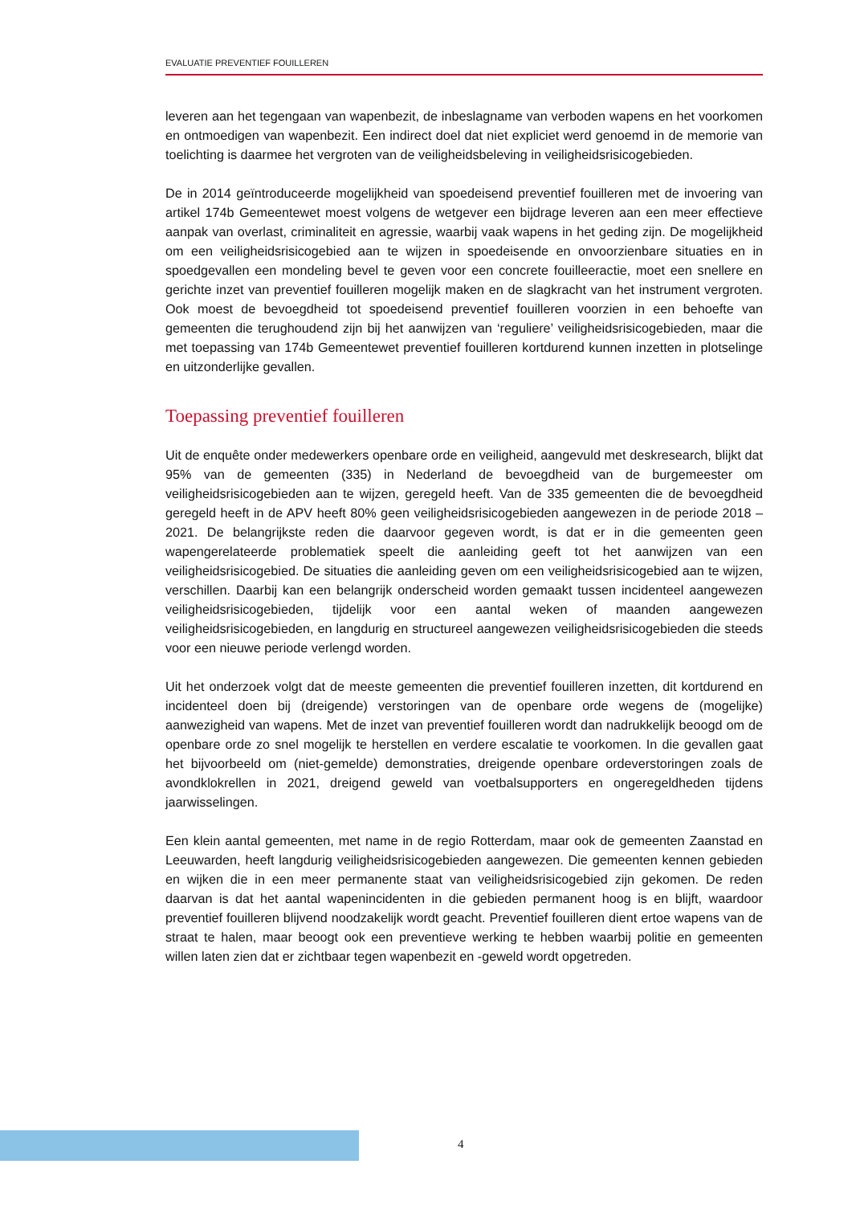EVALUATIE PREVENTIEF FOUILLEREN
leveren aan het tegengaan van wapenbezit, de inbeslagname van verboden wapens en het voorkomen en ontmoedigen van wapenbezit. Een indirect doel dat niet expliciet werd genoemd in de memorie van toelichting is daarmee het vergroten van de veiligheidsbeleving in veiligheidsrisicogebieden.
De in 2014 geïntroduceerde mogelijkheid van spoedeisend preventief fouilleren met de invoering van artikel 174b Gemeentewet moest volgens de wetgever een bijdrage leveren aan een meer effectieve aanpak van overlast, criminaliteit en agressie, waarbij vaak wapens in het geding zijn. De mogelijkheid om een veiligheidsrisicogebied aan te wijzen in spoedeisende en onvoorzienbare situaties en in spoedgevallen een mondeling bevel te geven voor een concrete fouilleeractie, moet een snellere en gerichte inzet van preventief fouilleren mogelijk maken en de slagkracht van het instrument vergroten. Ook moest de bevoegdheid tot spoedeisend preventief fouilleren voorzien in een behoefte van gemeenten die terughoudend zijn bij het aanwijzen van ‘reguliere’ veiligheidsrisicogebieden, maar die met toepassing van 174b Gemeentewet preventief fouilleren kortdurend kunnen inzetten in plotselinge en uitzonderlijke gevallen.
Toepassing preventief fouilleren
Uit de enquête onder medewerkers openbare orde en veiligheid, aangevuld met deskresearch, blijkt dat 95% van de gemeenten (335) in Nederland de bevoegdheid van de burgemeester om veiligheidsrisicogebieden aan te wijzen, geregeld heeft. Van de 335 gemeenten die de bevoegdheid geregeld heeft in de APV heeft 80% geen veiligheidsrisicogebieden aangewezen in de periode 2018 – 2021. De belangrijkste reden die daarvoor gegeven wordt, is dat er in die gemeenten geen wapengerelateerde problematiek speelt die aanleiding geeft tot het aanwijzen van een veiligheidsrisicogebied. De situaties die aanleiding geven om een veiligheidsrisicogebied aan te wijzen, verschillen. Daarbij kan een belangrijk onderscheid worden gemaakt tussen incidenteel aangewezen veiligheidsrisicogebieden, tijdelijk voor een aantal weken of maanden aangewezen veiligheidsrisicogebieden, en langdurig en structureel aangewezen veiligheidsrisicogebieden die steeds voor een nieuwe periode verlengd worden.
Uit het onderzoek volgt dat de meeste gemeenten die preventief fouilleren inzetten, dit kortdurend en incidenteel doen bij (dreigende) verstoringen van de openbare orde wegens de (mogelijke) aanwezigheid van wapens. Met de inzet van preventief fouilleren wordt dan nadrukkelijk beoogd om de openbare orde zo snel mogelijk te herstellen en verdere escalatie te voorkomen. In die gevallen gaat het bijvoorbeeld om (niet-gemelde) demonstraties, dreigende openbare ordeverstoringen zoals de avondklokrellen in 2021, dreigend geweld van voetbalsupporters en ongeregeldheden tijdens jaarwisselingen.
Een klein aantal gemeenten, met name in de regio Rotterdam, maar ook de gemeenten Zaanstad en Leeuwarden, heeft langdurig veiligheidsrisicogebieden aangewezen. Die gemeenten kennen gebieden en wijken die in een meer permanente staat van veiligheidsrisicogebied zijn gekomen. De reden daarvan is dat het aantal wapenincidenten in die gebieden permanent hoog is en blijft, waardoor preventief fouilleren blijvend noodzakelijk wordt geacht. Preventief fouilleren dient ertoe wapens van de straat te halen, maar beoogt ook een preventieve werking te hebben waarbij politie en gemeenten willen laten zien dat er zichtbaar tegen wapenbezit en -geweld wordt opgetreden.
4